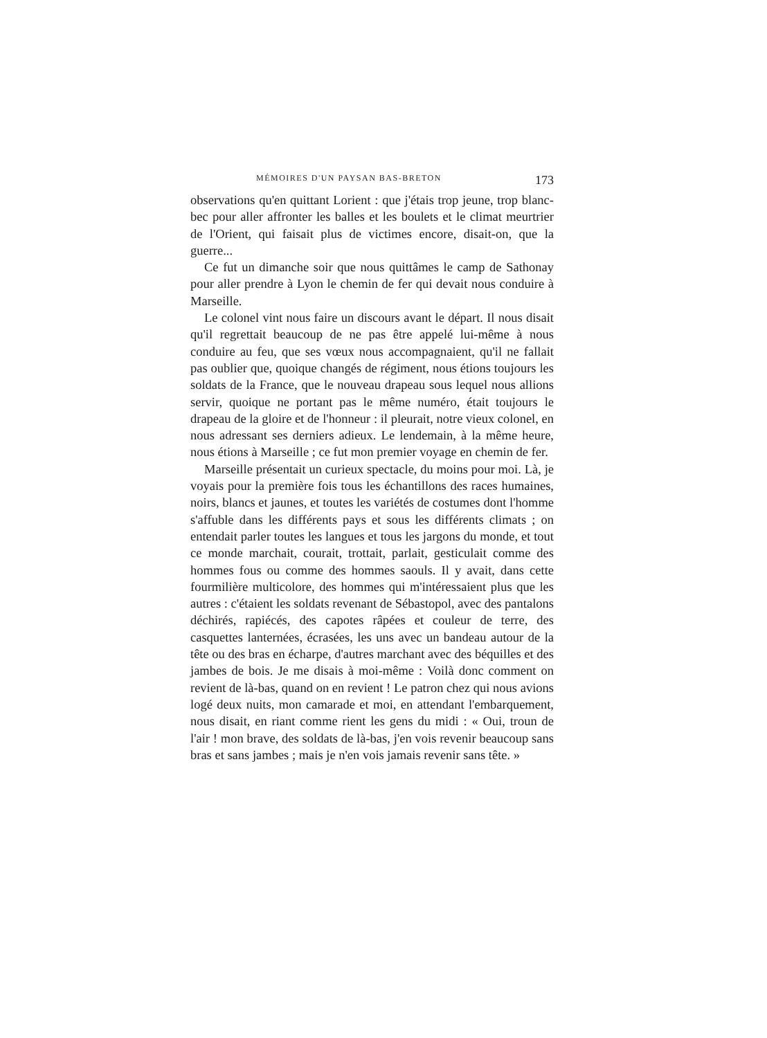MÉMOIRES D'UN PAYSAN BAS-BRETON 173
observations qu'en quittant Lorient : que j'étais trop jeune, trop blanc-bec pour aller affronter les balles et les boulets et le climat meurtrier de l'Orient, qui faisait plus de victimes encore, disait-on, que la guerre...
Ce fut un dimanche soir que nous quittâmes le camp de Sathonay pour aller prendre à Lyon le chemin de fer qui devait nous conduire à Marseille.
Le colonel vint nous faire un discours avant le départ. Il nous disait qu'il regrettait beaucoup de ne pas être appelé lui-même à nous conduire au feu, que ses vœux nous accompagnaient, qu'il ne fallait pas oublier que, quoique changés de régiment, nous étions toujours les soldats de la France, que le nouveau drapeau sous lequel nous allions servir, quoique ne portant pas le même numéro, était toujours le drapeau de la gloire et de l'honneur : il pleurait, notre vieux colonel, en nous adressant ses derniers adieux. Le lendemain, à la même heure, nous étions à Marseille ; ce fut mon premier voyage en chemin de fer.
Marseille présentait un curieux spectacle, du moins pour moi. Là, je voyais pour la première fois tous les échantillons des races humaines, noirs, blancs et jaunes, et toutes les variétés de costumes dont l'homme s'affuble dans les différents pays et sous les différents climats ; on entendait parler toutes les langues et tous les jargons du monde, et tout ce monde marchait, courait, trottait, parlait, gesticulait comme des hommes fous ou comme des hommes saouls. Il y avait, dans cette fourmilière multicolore, des hommes qui m'intéressaient plus que les autres : c'étaient les soldats revenant de Sébastopol, avec des pantalons déchirés, rapiécés, des capotes râpées et couleur de terre, des casquettes lanternées, écrasées, les uns avec un bandeau autour de la tête ou des bras en écharpe, d'autres marchant avec des béquilles et des jambes de bois. Je me disais à moi-même : Voilà donc comment on revient de là-bas, quand on en revient ! Le patron chez qui nous avions logé deux nuits, mon camarade et moi, en attendant l'embarquement, nous disait, en riant comme rient les gens du midi : « Oui, troun de l'air ! mon brave, des soldats de là-bas, j'en vois revenir beaucoup sans bras et sans jambes ; mais je n'en vois jamais revenir sans tête. »